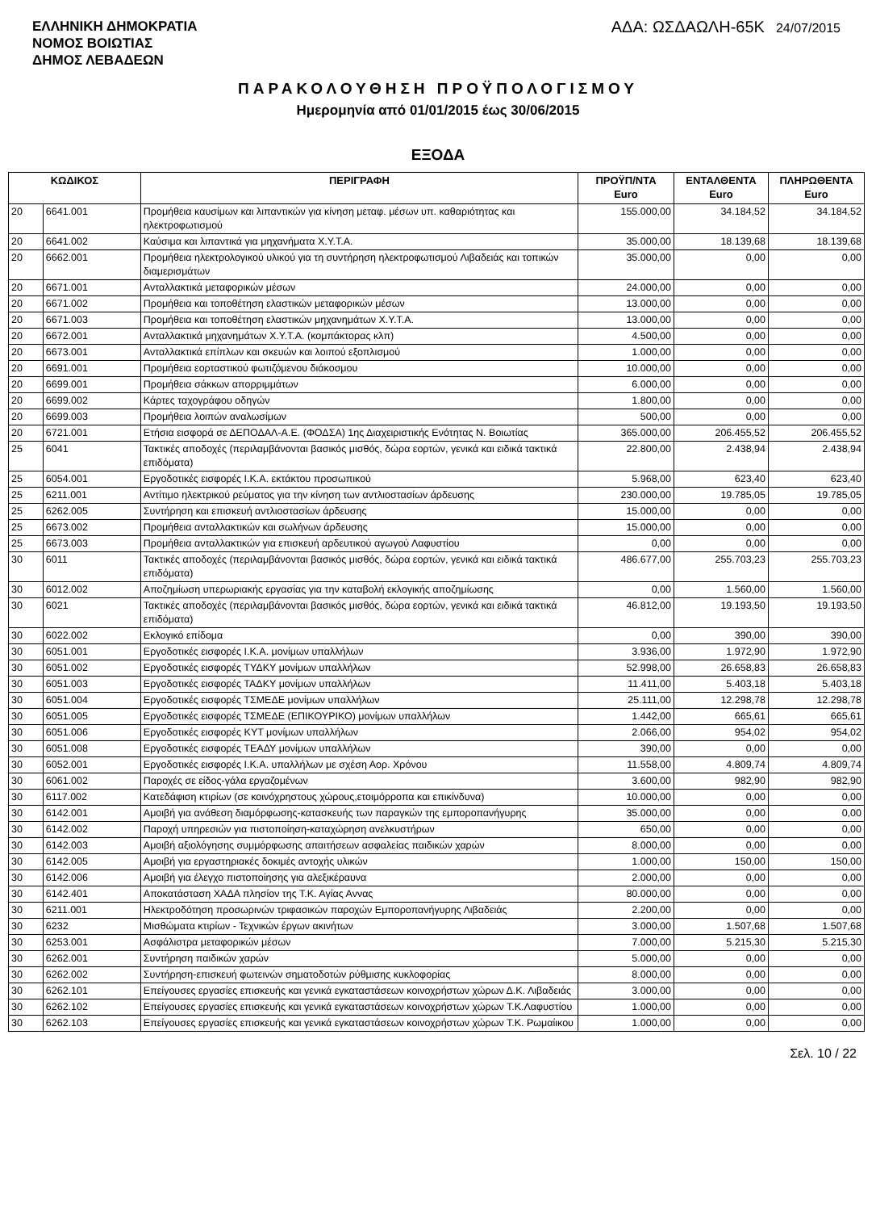ΕΛΛΗΝΙΚΗ ΔΗΜΟΚΡΑΤΙΑ
ΝΟΜΟΣ ΒΟΙΩΤΙΑΣ
ΔΗΜΟΣ ΛΕΒΑΔΕΩΝ
ΑΔΑ: ΩΣΔΑΩΛΗ-65Κ 24/07/2015
ΠΑΡΑΚΟΛΟΥΘΗΣΗ ΠΡΟΫΠΟΛΟΓΙΣΜΟΥ
Ημερομηνία από 01/01/2015 έως 30/06/2015
ΕΞΟΔΑ
| ΚΩΔΙΚΟΣ | | ΠΕΡΙΓΡΑΦΗ | ΠΡΟΫΠ/ΝΤΑ Euro | ΕΝΤΑΛΘΕΝΤΑ Euro | ΠΛΗΡΩΘΕΝΤΑ Euro |
| --- | --- | --- | --- | --- | --- |
| 20 | 6641.001 | Προμήθεια καυσίμων και λιπαντικών για κίνηση μεταφ. μέσων υπ. καθαριότητας και ηλεκτροφωτισμού | 155.000,00 | 34.184,52 | 34.184,52 |
| 20 | 6641.002 | Καύσιμα και λιπαντικά για μηχανήματα Χ.Υ.Τ.Α. | 35.000,00 | 18.139,68 | 18.139,68 |
| 20 | 6662.001 | Προμήθεια ηλεκτρολογικού υλικού για τη συντήρηση ηλεκτροφωτισμού Λιβαδειάς και τοπικών διαμερισμάτων | 35.000,00 | 0,00 | 0,00 |
| 20 | 6671.001 | Ανταλλακτικά μεταφορικών μέσων | 24.000,00 | 0,00 | 0,00 |
| 20 | 6671.002 | Προμήθεια και τοποθέτηση ελαστικών μεταφορικών μέσων | 13.000,00 | 0,00 | 0,00 |
| 20 | 6671.003 | Προμήθεια και τοποθέτηση ελαστικών μηχανημάτων Χ.Υ.Τ.Α. | 13.000,00 | 0,00 | 0,00 |
| 20 | 6672.001 | Ανταλλακτικά μηχανημάτων Χ.Υ.Τ.Α. (κομπάκτορας κλπ) | 4.500,00 | 0,00 | 0,00 |
| 20 | 6673.001 | Ανταλλακτικά επίπλων και σκευών και λοιπού εξοπλισμού | 1.000,00 | 0,00 | 0,00 |
| 20 | 6691.001 | Προμήθεια εορταστικού φωτιζόμενου διάκοσμου | 10.000,00 | 0,00 | 0,00 |
| 20 | 6699.001 | Προμήθεια σάκκων απορριμμάτων | 6.000,00 | 0,00 | 0,00 |
| 20 | 6699.002 | Κάρτες ταχογράφου οδηγών | 1.800,00 | 0,00 | 0,00 |
| 20 | 6699.003 | Προμήθεια λοιπών αναλωσίμων | 500,00 | 0,00 | 0,00 |
| 20 | 6721.001 | Ετήσια εισφορά σε ΔΕΠΟΔΑΛ-Α.Ε. (ΦΟΔΣΑ) 1ης Διαχειριστικής Ενότητας Ν. Βοιωτίας | 365.000,00 | 206.455,52 | 206.455,52 |
| 25 | 6041 | Τακτικές αποδοχές (περιλαμβάνονται βασικός μισθός, δώρα εορτών, γενικά και ειδικά τακτικά επιδόματα) | 22.800,00 | 2.438,94 | 2.438,94 |
| 25 | 6054.001 | Εργοδοτικές εισφορές Ι.Κ.Α. εκτάκτου προσωπικού | 5.968,00 | 623,40 | 623,40 |
| 25 | 6211.001 | Αντίτιμο ηλεκτρικού ρεύματος για την κίνηση των αντλιοστασίων άρδευσης | 230.000,00 | 19.785,05 | 19.785,05 |
| 25 | 6262.005 | Συντήρηση και επισκευή αντλιοστασίων άρδευσης | 15.000,00 | 0,00 | 0,00 |
| 25 | 6673.002 | Προμήθεια ανταλλακτικών και σωλήνων άρδευσης | 15.000,00 | 0,00 | 0,00 |
| 25 | 6673.003 | Προμήθεια ανταλλακτικών για επισκευή αρδευτικού αγωγού Λαφυστίου | 0,00 | 0,00 | 0,00 |
| 30 | 6011 | Τακτικές αποδοχές (περιλαμβάνονται βασικός μισθός, δώρα εορτών, γενικά και ειδικά τακτικά επιδόματα) | 486.677,00 | 255.703,23 | 255.703,23 |
| 30 | 6012.002 | Αποζημίωση υπερωριακής εργασίας για την καταβολή εκλογικής αποζημίωσης | 0,00 | 1.560,00 | 1.560,00 |
| 30 | 6021 | Τακτικές αποδοχές (περιλαμβάνονται βασικός μισθός, δώρα εορτών, γενικά και ειδικά τακτικά επιδόματα) | 46.812,00 | 19.193,50 | 19.193,50 |
| 30 | 6022.002 | Εκλογικό επίδομα | 0,00 | 390,00 | 390,00 |
| 30 | 6051.001 | Εργοδοτικές εισφορές Ι.Κ.Α. μονίμων υπαλλήλων | 3.936,00 | 1.972,90 | 1.972,90 |
| 30 | 6051.002 | Εργοδοτικές εισφορές ΤΥΔΚΥ μονίμων υπαλλήλων | 52.998,00 | 26.658,83 | 26.658,83 |
| 30 | 6051.003 | Εργοδοτικές εισφορές ΤΑΔΚΥ μονίμων υπαλλήλων | 11.411,00 | 5.403,18 | 5.403,18 |
| 30 | 6051.004 | Εργοδοτικές εισφορές ΤΣΜΕΔΕ μονίμων υπαλλήλων | 25.111,00 | 12.298,78 | 12.298,78 |
| 30 | 6051.005 | Εργοδοτικές εισφορές ΤΣΜΕΔΕ (ΕΠΙΚΟΥΡΙΚΟ) μονίμων υπαλλήλων | 1.442,00 | 665,61 | 665,61 |
| 30 | 6051.006 | Εργοδοτικές εισφορές ΚΥΤ μονίμων υπαλλήλων | 2.066,00 | 954,02 | 954,02 |
| 30 | 6051.008 | Εργοδοτικές εισφορές ΤΕΑΔΥ μονίμων υπαλλήλων | 390,00 | 0,00 | 0,00 |
| 30 | 6052.001 | Εργοδοτικές εισφορές Ι.Κ.Α. υπαλλήλων με σχέση Αορ. Χρόνου | 11.558,00 | 4.809,74 | 4.809,74 |
| 30 | 6061.002 | Παροχές σε είδος-γάλα εργαζομένων | 3.600,00 | 982,90 | 982,90 |
| 30 | 6117.002 | Κατεδάφιση κτιρίων (σε κοινόχρηστους χώρους,ετοιμόρροπα και επικίνδυνα) | 10.000,00 | 0,00 | 0,00 |
| 30 | 6142.001 | Αμοιβή για ανάθεση διαμόρφωσης-κατασκευής των παραγκών της εμποροπανήγυρης | 35.000,00 | 0,00 | 0,00 |
| 30 | 6142.002 | Παροχή υπηρεσιών για πιστοποίηση-καταχώρηση ανελκυστήρων | 650,00 | 0,00 | 0,00 |
| 30 | 6142.003 | Αμοιβή αξιολόγησης συμμόρφωσης απαιτήσεων ασφαλείας παιδικών χαρών | 8.000,00 | 0,00 | 0,00 |
| 30 | 6142.005 | Αμοιβή για εργαστηριακές δοκιμές αντοχής υλικών | 1.000,00 | 150,00 | 150,00 |
| 30 | 6142.006 | Αμοιβή για έλεγχο πιστοποίησης για αλεξικέραυνα | 2.000,00 | 0,00 | 0,00 |
| 30 | 6142.401 | Αποκατάσταση ΧΑΔΑ πλησίον της Τ.Κ. Αγίας Αννας | 80.000,00 | 0,00 | 0,00 |
| 30 | 6211.001 | Ηλεκτροδότηση προσωρινών τριφασικών παροχών Εμποροπανήγυρης Λιβαδειάς | 2.200,00 | 0,00 | 0,00 |
| 30 | 6232 | Μισθώματα κτιρίων - Τεχνικών έργων ακινήτων | 3.000,00 | 1.507,68 | 1.507,68 |
| 30 | 6253.001 | Ασφάλιστρα μεταφορικών μέσων | 7.000,00 | 5.215,30 | 5.215,30 |
| 30 | 6262.001 | Συντήρηση παιδικών χαρών | 5.000,00 | 0,00 | 0,00 |
| 30 | 6262.002 | Συντήρηση-επισκευή φωτεινών σηματοδοτών ρύθμισης κυκλοφορίας | 8.000,00 | 0,00 | 0,00 |
| 30 | 6262.101 | Επείγουσες εργασίες επισκευής και γενικά εγκαταστάσεων κοινοχρήστων χώρων Δ.Κ. Λιβαδειάς | 3.000,00 | 0,00 | 0,00 |
| 30 | 6262.102 | Επείγουσες εργασίες επισκευής και γενικά εγκαταστάσεων κοινοχρήστων χώρων Τ.Κ.Λαφυστίου | 1.000,00 | 0,00 | 0,00 |
| 30 | 6262.103 | Επείγουσες εργασίες επισκευής και γενικά εγκαταστάσεων κοινοχρήστων χώρων Τ.Κ. Ρωμαίικου | 1.000,00 | 0,00 | 0,00 |
Σελ. 10 / 22